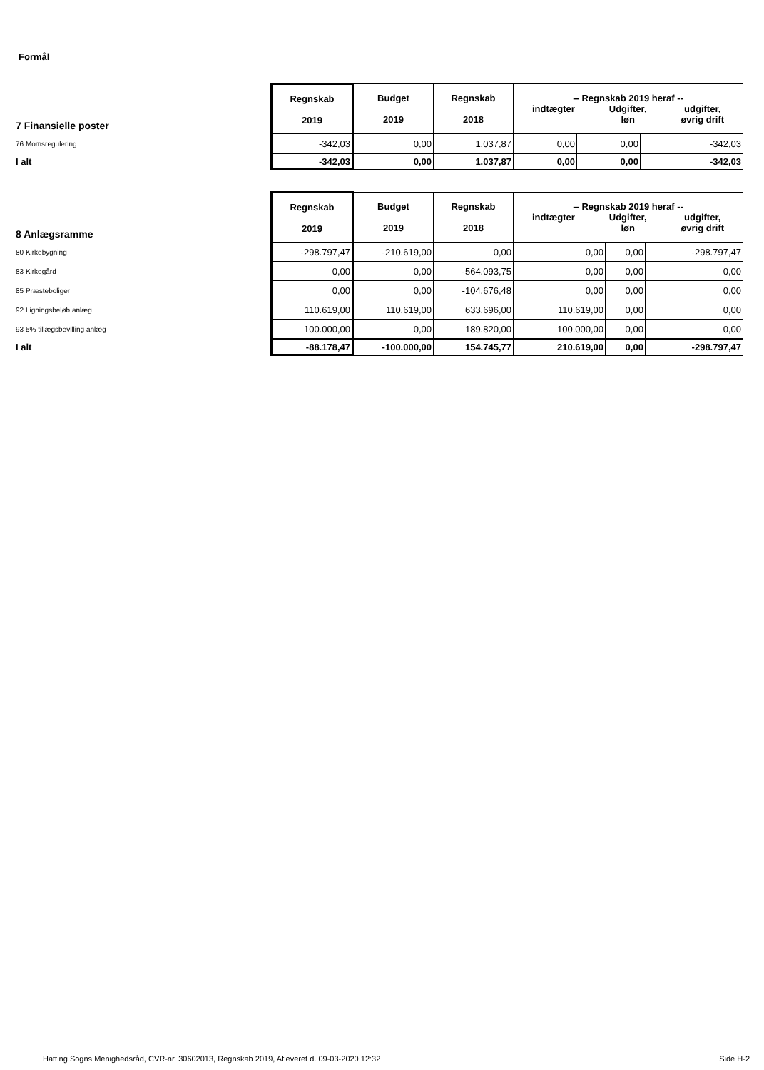Formål
| 7 Finansielle poster | Regnskab 2019 | Budget 2019 | Regnskab 2018 | -- Regnskab 2019 heraf -- indtægter Udgifter, løn udgifter, øvrig drift | | |
| 76 Momsregulering | -342,03 | 0,00 | 1.037,87 | 0,00 | 0,00 | -342,03 |
| I alt | -342,03 | 0,00 | 1.037,87 | 0,00 | 0,00 | -342,03 |
| 8 Anlægsramme | Regnskab 2019 | Budget 2019 | Regnskab 2018 | -- Regnskab 2019 heraf -- indtægter Udgifter, løn udgifter, øvrig drift | | |
| 80 Kirkebygning | -298.797,47 | -210.619,00 | 0,00 | 0,00 | 0,00 | -298.797,47 |
| 83 Kirkegård | 0,00 | 0,00 | -564.093,75 | 0,00 | 0,00 | 0,00 |
| 85 Præsteboliger | 0,00 | 0,00 | -104.676,48 | 0,00 | 0,00 | 0,00 |
| 92 Ligningsbeløb anlæg | 110.619,00 | 110.619,00 | 633.696,00 | 110.619,00 | 0,00 | 0,00 |
| 93 5% tillægsbevilling anlæg | 100.000,00 | 0,00 | 189.820,00 | 100.000,00 | 0,00 | 0,00 |
| I alt | -88.178,47 | -100.000,00 | 154.745,77 | 210.619,00 | 0,00 | -298.797,47 |
Hatting Sogns Menighedsråd, CVR-nr. 30602013, Regnskab 2019, Afleveret d. 09-03-2020 12:32 Side H-2